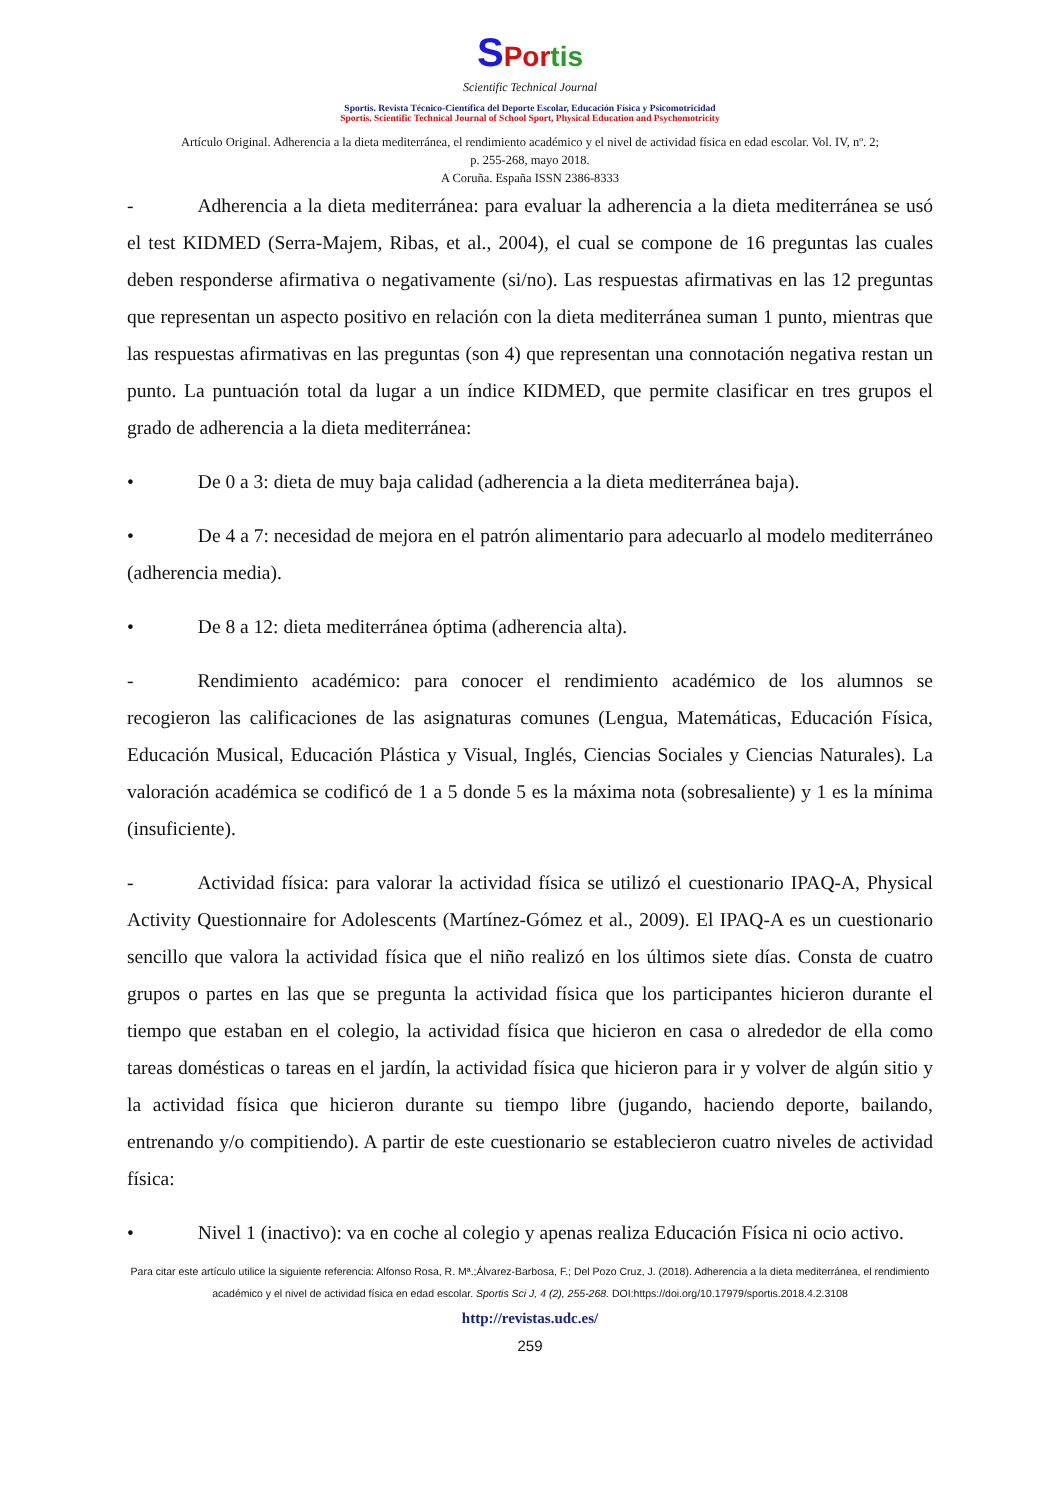SPor tis
Scientific Technical Journal
Sportis. Revista Técnico-Científica del Deporte Escolar, Educación Física y Psicomotricidad
Sportis. Scientific Technical Journal of School Sport, Physical Education and Psychomotricity
Artículo Original. Adherencia a la dieta mediterránea, el rendimiento académico y el nivel de actividad física en edad escolar. Vol. IV, nº. 2;
p. 255-268, mayo 2018.
A Coruña. España ISSN 2386-8333
- Adherencia a la dieta mediterránea: para evaluar la adherencia a la dieta mediterránea se usó el test KIDMED (Serra-Majem, Ribas, et al., 2004), el cual se compone de 16 preguntas las cuales deben responderse afirmativa o negativamente (si/no). Las respuestas afirmativas en las 12 preguntas que representan un aspecto positivo en relación con la dieta mediterránea suman 1 punto, mientras que las respuestas afirmativas en las preguntas (son 4) que representan una connotación negativa restan un punto. La puntuación total da lugar a un índice KIDMED, que permite clasificar en tres grupos el grado de adherencia a la dieta mediterránea:
• De 0 a 3: dieta de muy baja calidad (adherencia a la dieta mediterránea baja).
• De 4 a 7: necesidad de mejora en el patrón alimentario para adecuarlo al modelo mediterráneo (adherencia media).
• De 8 a 12: dieta mediterránea óptima (adherencia alta).
- Rendimiento académico: para conocer el rendimiento académico de los alumnos se recogieron las calificaciones de las asignaturas comunes (Lengua, Matemáticas, Educación Física, Educación Musical, Educación Plástica y Visual, Inglés, Ciencias Sociales y Ciencias Naturales). La valoración académica se codificó de 1 a 5 donde 5 es la máxima nota (sobresaliente) y 1 es la mínima (insuficiente).
- Actividad física: para valorar la actividad física se utilizó el cuestionario IPAQ-A, Physical Activity Questionnaire for Adolescents (Martínez-Gómez et al., 2009). El IPAQ-A es un cuestionario sencillo que valora la actividad física que el niño realizó en los últimos siete días. Consta de cuatro grupos o partes en las que se pregunta la actividad física que los participantes hicieron durante el tiempo que estaban en el colegio, la actividad física que hicieron en casa o alrededor de ella como tareas domésticas o tareas en el jardín, la actividad física que hicieron para ir y volver de algún sitio y la actividad física que hicieron durante su tiempo libre (jugando, haciendo deporte, bailando, entrenando y/o compitiendo). A partir de este cuestionario se establecieron cuatro niveles de actividad física:
• Nivel 1 (inactivo): va en coche al colegio y apenas realiza Educación Física ni ocio activo.
Para citar este artículo utilice la siguiente referencia: Alfonso Rosa, R. Mª.;Álvarez-Barbosa, F.; Del Pozo Cruz, J. (2018). Adherencia a la dieta mediterránea, el rendimiento académico y el nivel de actividad física en edad escolar. Sportis Sci J, 4 (2), 255-268. DOI:https://doi.org/10.17979/sportis.2018.4.2.3108
http://revistas.udc.es/
259